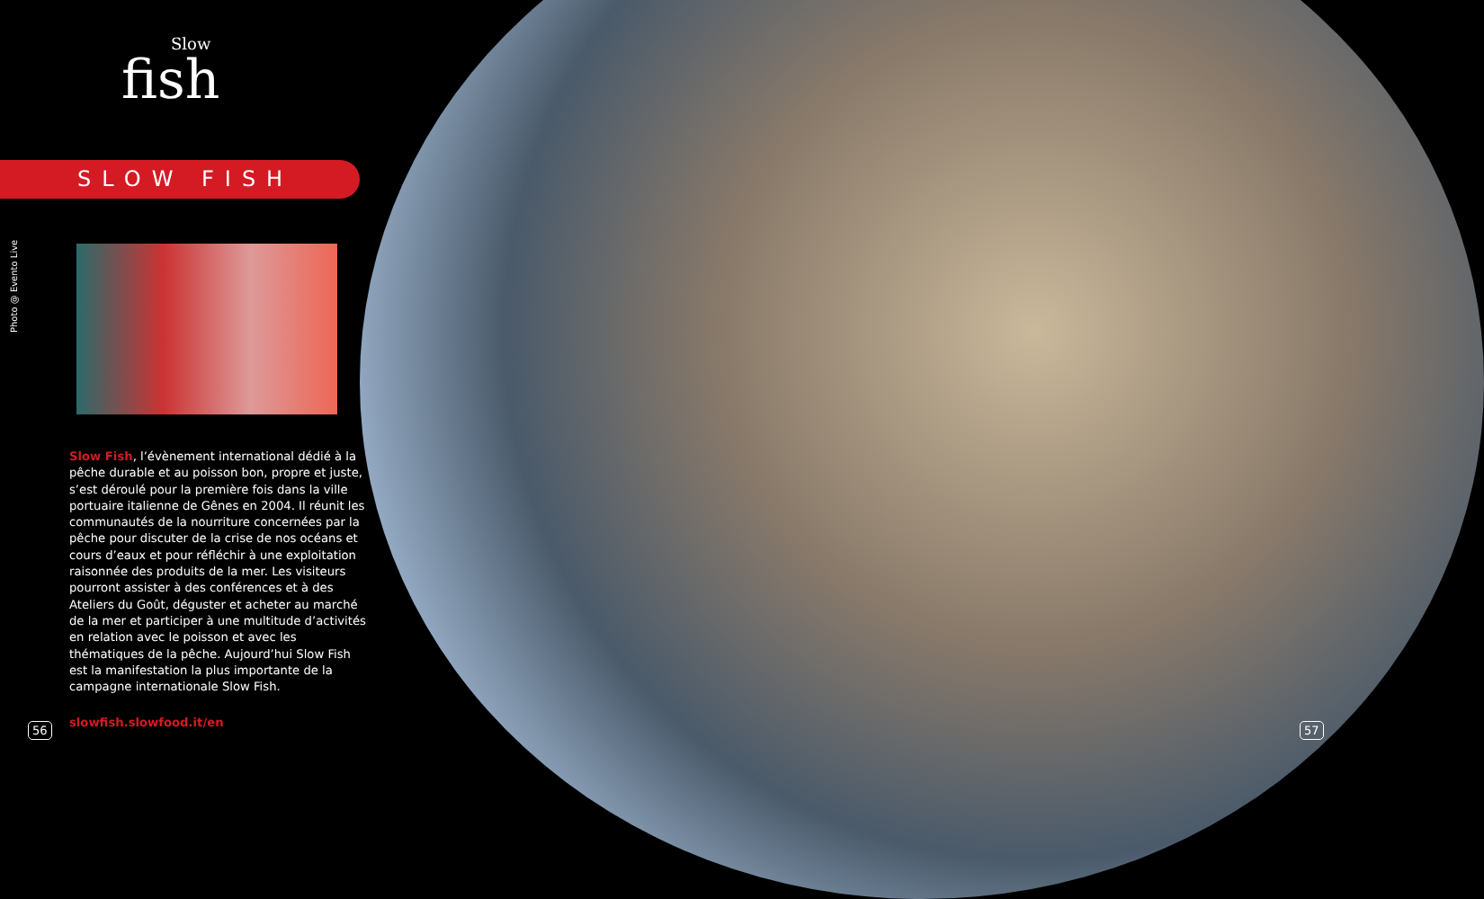Slow
fish
SLOW FISH
Photo @ Evento Live
Slow Fish, l’évènement international dédié à la pêche durable et au poisson bon, propre et juste, s’est déroulé pour la première fois dans la ville portuaire italienne de Gênes en 2004. Il réunit les communautés de la nourriture concernées par la pêche pour discuter de la crise de nos océans et cours d’eaux et pour réfléchir à une exploitation raisonnée des produits de la mer. Les visiteurs pourront assister à des conférences et à des Ateliers du Goût, déguster et acheter au marché de la mer et participer à une multitude d’activités en relation avec le poisson et avec les thématiques de la pêche. Aujourd’hui Slow Fish est la manifestation la plus importante de la campagne internationale Slow Fish.
slowfish.slowfood.it/en
56 57